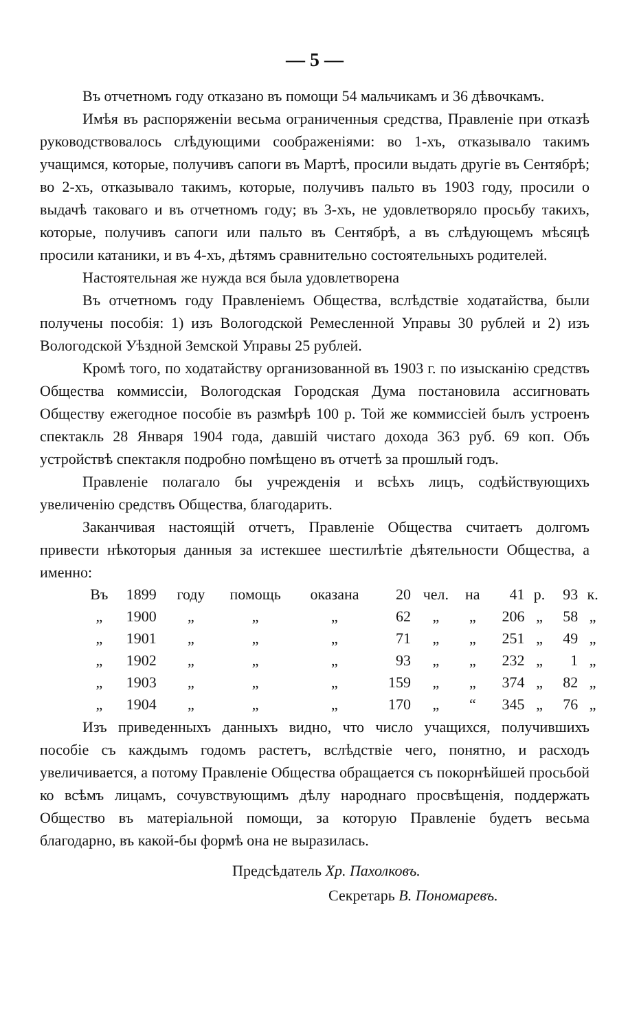— 5 —
Въ отчетномъ году отказано въ помощи 54 мальчикамъ и 36 дѣвочкамъ.
Имѣя въ распоряженіи весьма ограниченныя средства, Правленіе при отказѣ руководствовалось слѣдующими соображеніями: во 1-хъ, отказывало такимъ учащимся, которые, получивъ сапоги въ Мартѣ, просили выдать другіе въ Сентябрѣ; во 2-хъ, отказывало такимъ, которые, получивъ пальто въ 1903 году, просили о выдачѣ таковаго и въ отчетномъ году; въ 3-хъ, не удовлетворяло просьбу такихъ, которые, получивъ сапоги или пальто въ Сентябрѣ, а въ слѣдующемъ мѣсяцѣ просили катаники, и въ 4-хъ, дѣтямъ сравнительно состоятельныхъ родителей.
Настоятельная же нужда вся была удовлетворена
Въ отчетномъ году Правленіемъ Общества, вслѣдствіе ходатайства, были получены пособія: 1) изъ Вологодской Ремесленной Управы 30 рублей и 2) изъ Вологодской Уѣздной Земской Управы 25 рублей.
Кромѣ того, по ходатайству организованной въ 1903 г. по изысканію средствъ Общества коммиссіи, Вологодская Городская Дума постановила ассигновать Обществу ежегодное пособіе въ размѣрѣ 100 р. Той же коммиссіей былъ устроенъ спектакль 28 Января 1904 года, давшій чистаго дохода 363 руб. 69 коп. Объ устройствѣ спектакля подробно помѣщено въ отчетѣ за прошлый годъ.
Правленіе полагало бы учрежденія и всѣхъ лицъ, содѣйствующихъ увеличенію средствъ Общества, благодарить.
Заканчивая настоящій отчетъ, Правленіе Общества считаетъ долгомъ привести нѣкоторыя данныя за истекшее шестилѣтіе дѣятельности Общества, а именно:
| Въ | 1899 | году | помощь | оказана | 20 | чел. | на | 41 | р. | 93 | к. |
| „ | 1900 | „ | „ | „ | 62 | „ | „ | 206 | „ | 58 | „ |
| „ | 1901 | „ | „ | „ | 71 | „ | „ | 251 | „ | 49 | „ |
| „ | 1902 | „ | „ | „ | 93 | „ | „ | 232 | „ | 1 | „ |
| „ | 1903 | „ | „ | „ | 159 | „ | „ | 374 | „ | 82 | „ |
| „ | 1904 | „ | „ | „ | 170 | „ | “ | 345 | „ | 76 | „ |
Изъ приведенныхъ данныхъ видно, что число учащихся, получившихъ пособіе съ каждымъ годомъ растетъ, вслѣдствіе чего, понятно, и расходъ увеличивается, а потому Правленіе Общества обращается съ покорнѣйшей просьбой ко всѣмъ лицамъ, сочувствующимъ дѣлу народнаго просвѣщенія, поддержать Общество въ матеріальной помощи, за которую Правленіе будетъ весьма благодарно, въ какой-бы формѣ она не выразилась.
Предсѣдатель Хр. Пахолковъ.
Секретарь В. Пономаревъ.